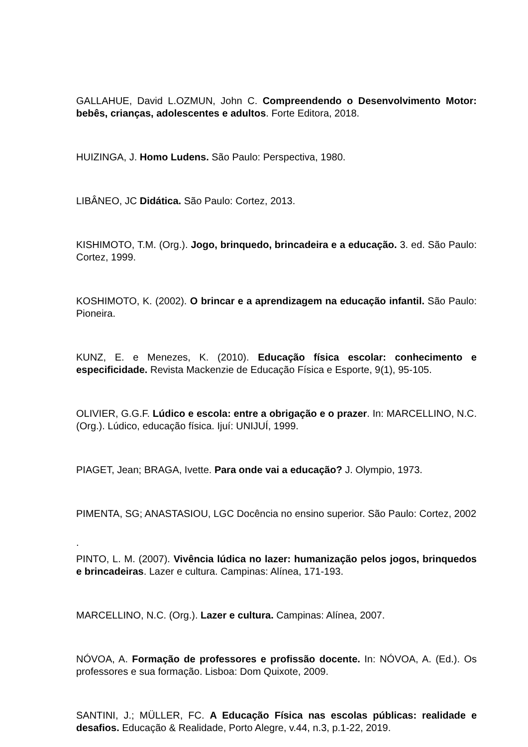GALLAHUE, David L.OZMUN, John C. Compreendendo o Desenvolvimento Motor: bebês, crianças, adolescentes e adultos. Forte Editora, 2018.
HUIZINGA, J. Homo Ludens. São Paulo: Perspectiva, 1980.
LIBÂNEO, JC Didática. São Paulo: Cortez, 2013.
KISHIMOTO, T.M. (Org.). Jogo, brinquedo, brincadeira e a educação. 3. ed. São Paulo: Cortez, 1999.
KOSHIMOTO, K. (2002). O brincar e a aprendizagem na educação infantil. São Paulo: Pioneira.
KUNZ, E. e Menezes, K. (2010). Educação física escolar: conhecimento e especificidade. Revista Mackenzie de Educação Física e Esporte, 9(1), 95-105.
OLIVIER, G.G.F. Lúdico e escola: entre a obrigação e o prazer. In: MARCELLINO, N.C. (Org.). Lúdico, educação física. Ijuí: UNIJUÍ, 1999.
PIAGET, Jean; BRAGA, Ivette. Para onde vai a educação? J. Olympio, 1973.
PIMENTA, SG; ANASTASIOU, LGC Docência no ensino superior. São Paulo: Cortez, 2002
.
PINTO, L. M. (2007). Vivência lúdica no lazer: humanização pelos jogos, brinquedos e brincadeiras. Lazer e cultura. Campinas: Alínea, 171-193.
MARCELLINO, N.C. (Org.). Lazer e cultura. Campinas: Alínea, 2007.
NÓVOA, A. Formação de professores e profissão docente. In: NÓVOA, A. (Ed.). Os professores e sua formação. Lisboa: Dom Quixote, 2009.
SANTINI, J.; MÜLLER, FC. A Educação Física nas escolas públicas: realidade e desafios. Educação & Realidade, Porto Alegre, v.44, n.3, p.1-22, 2019.